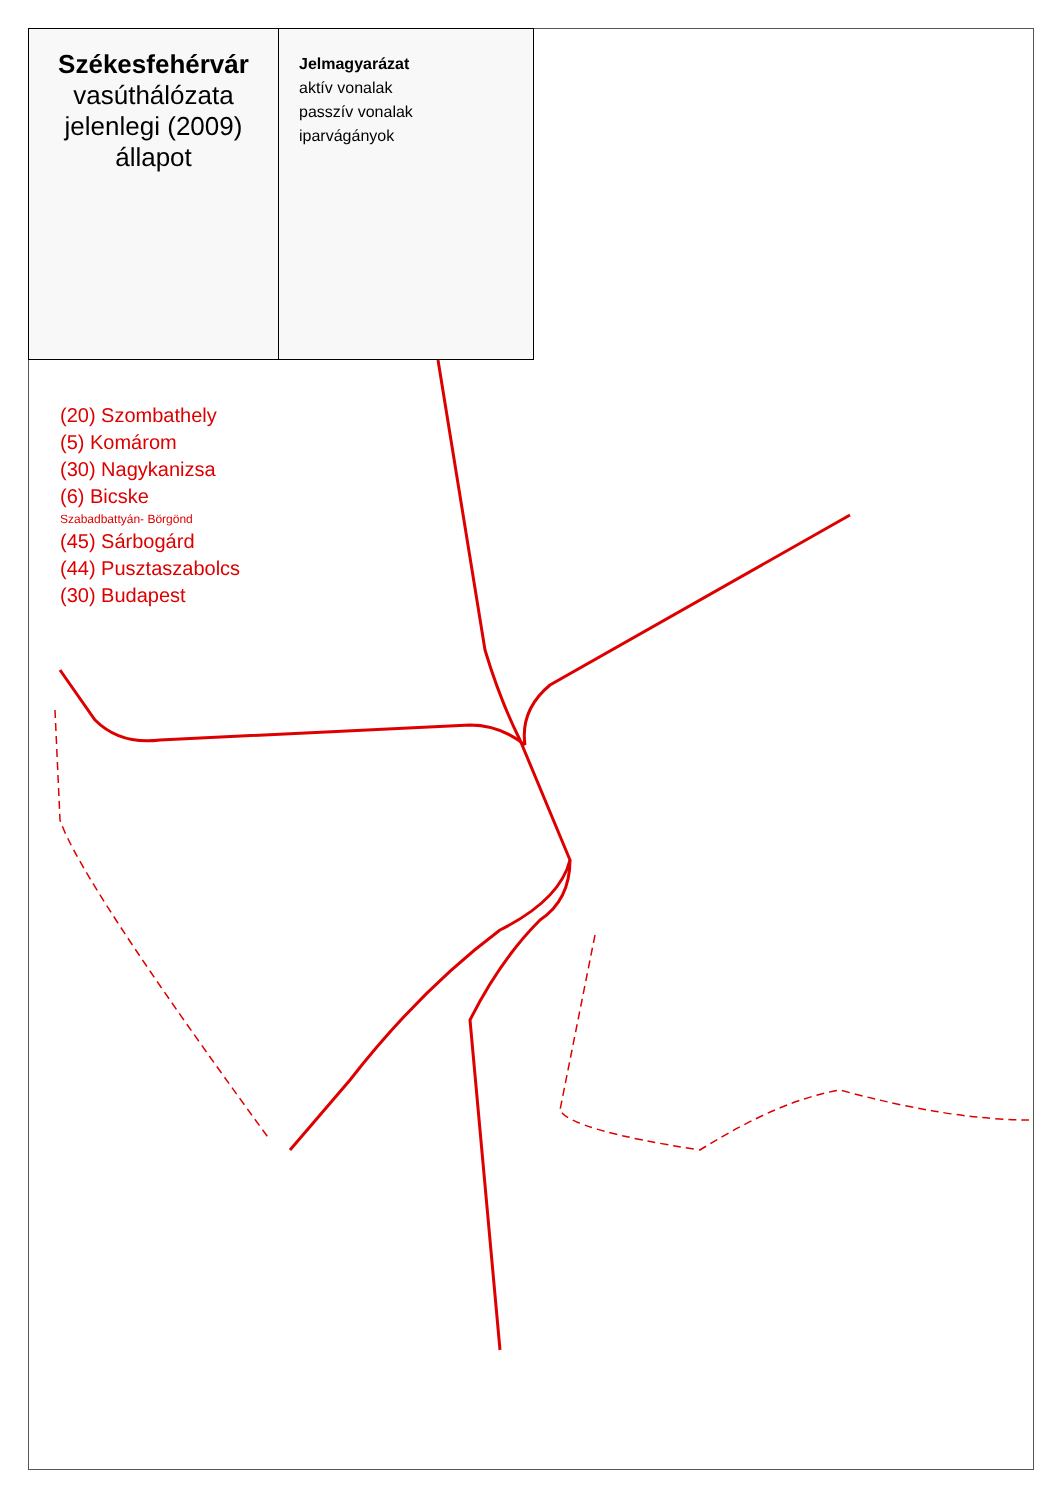Székesfehérvár
vasúthálózata
jelenlegi (2009) állapot
Jelmagyarázat
aktív vonalak
passzív vonalak
iparvágányok
(20) Szombathely
(5) Komárom
(30) Nagykanizsa
(6) Bicske
Szabadbattyán- Börgönd
(45) Sárbogárd
(44) Pusztaszabolcs
(30) Budapest